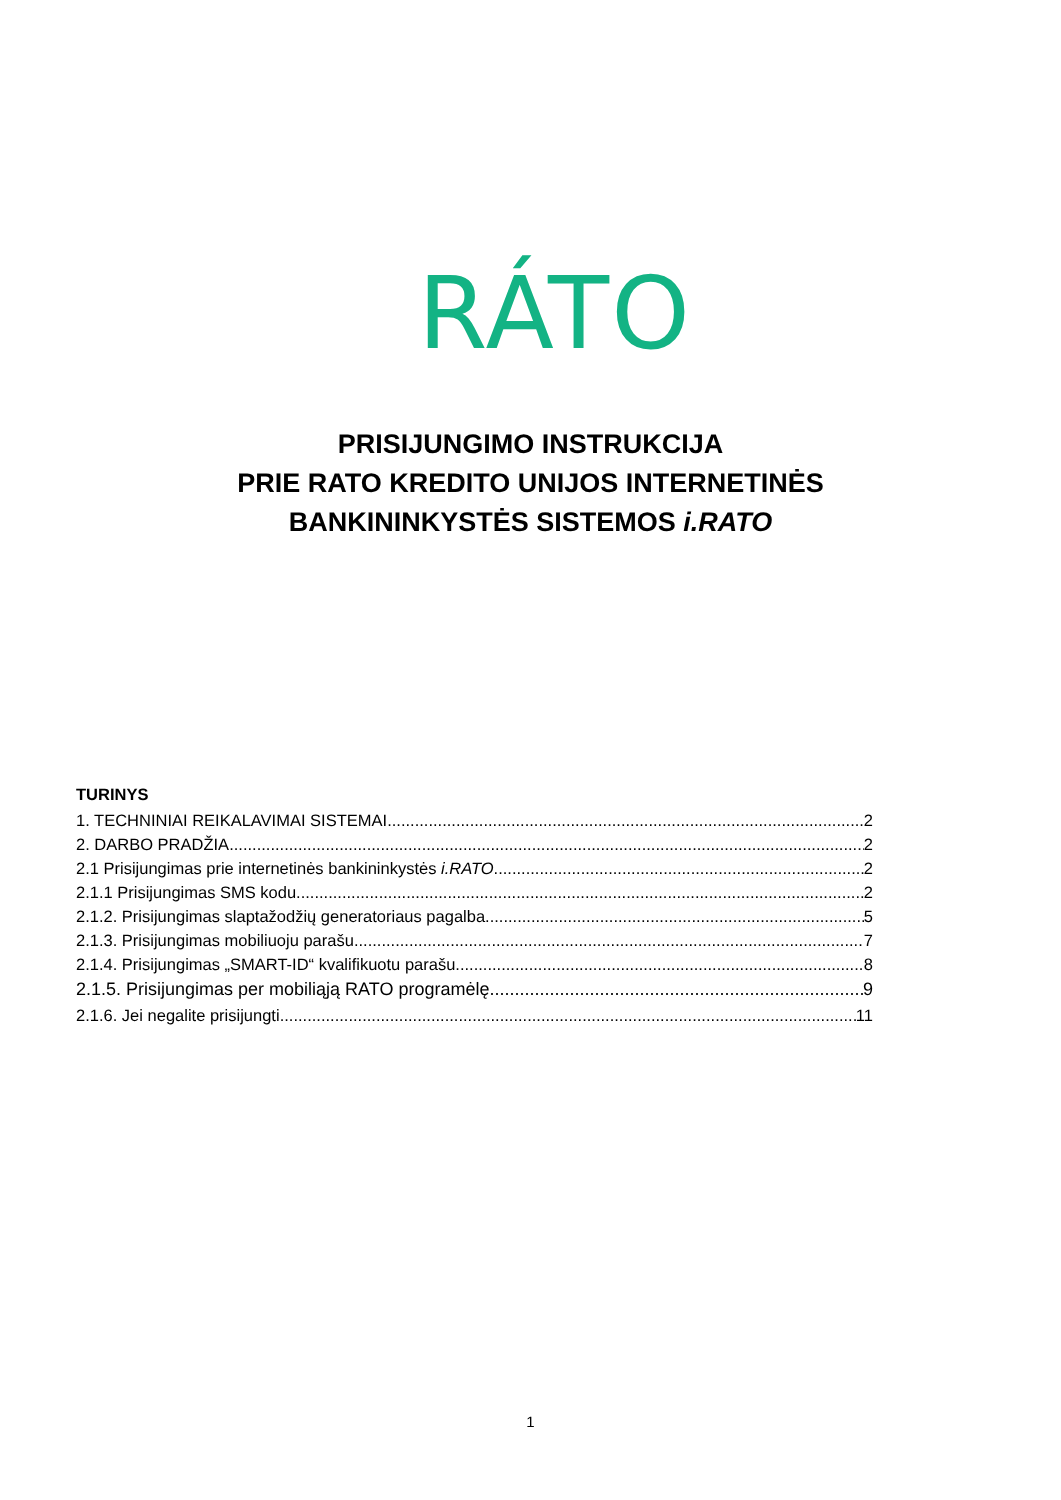RÁTO
PRISIJUNGIMO INSTRUKCIJA
PRIE RATO KREDITO UNIJOS INTERNETINĖS
BANKININKYSTĖS SISTEMOS i.RATO
TURINYS
1. TECHNINIAI REIKALAVIMAI SISTEMAI 2
2. DARBO PRADŽIA 2
2.1 Prisijungimas prie internetinės bankininkystės i.RATO 2
2.1.1 Prisijungimas SMS kodu 2
2.1.2. Prisijungimas slaptažodžių generatoriaus pagalba 5
2.1.3. Prisijungimas mobiliuoju parašu 7
2.1.4. Prisijungimas „SMART-ID“ kvalifikuotu parašu 8
2.1.5. Prisijungimas per mobiliąją RATO programėlę 9
2.1.6. Jei negalite prisijungti 11
1